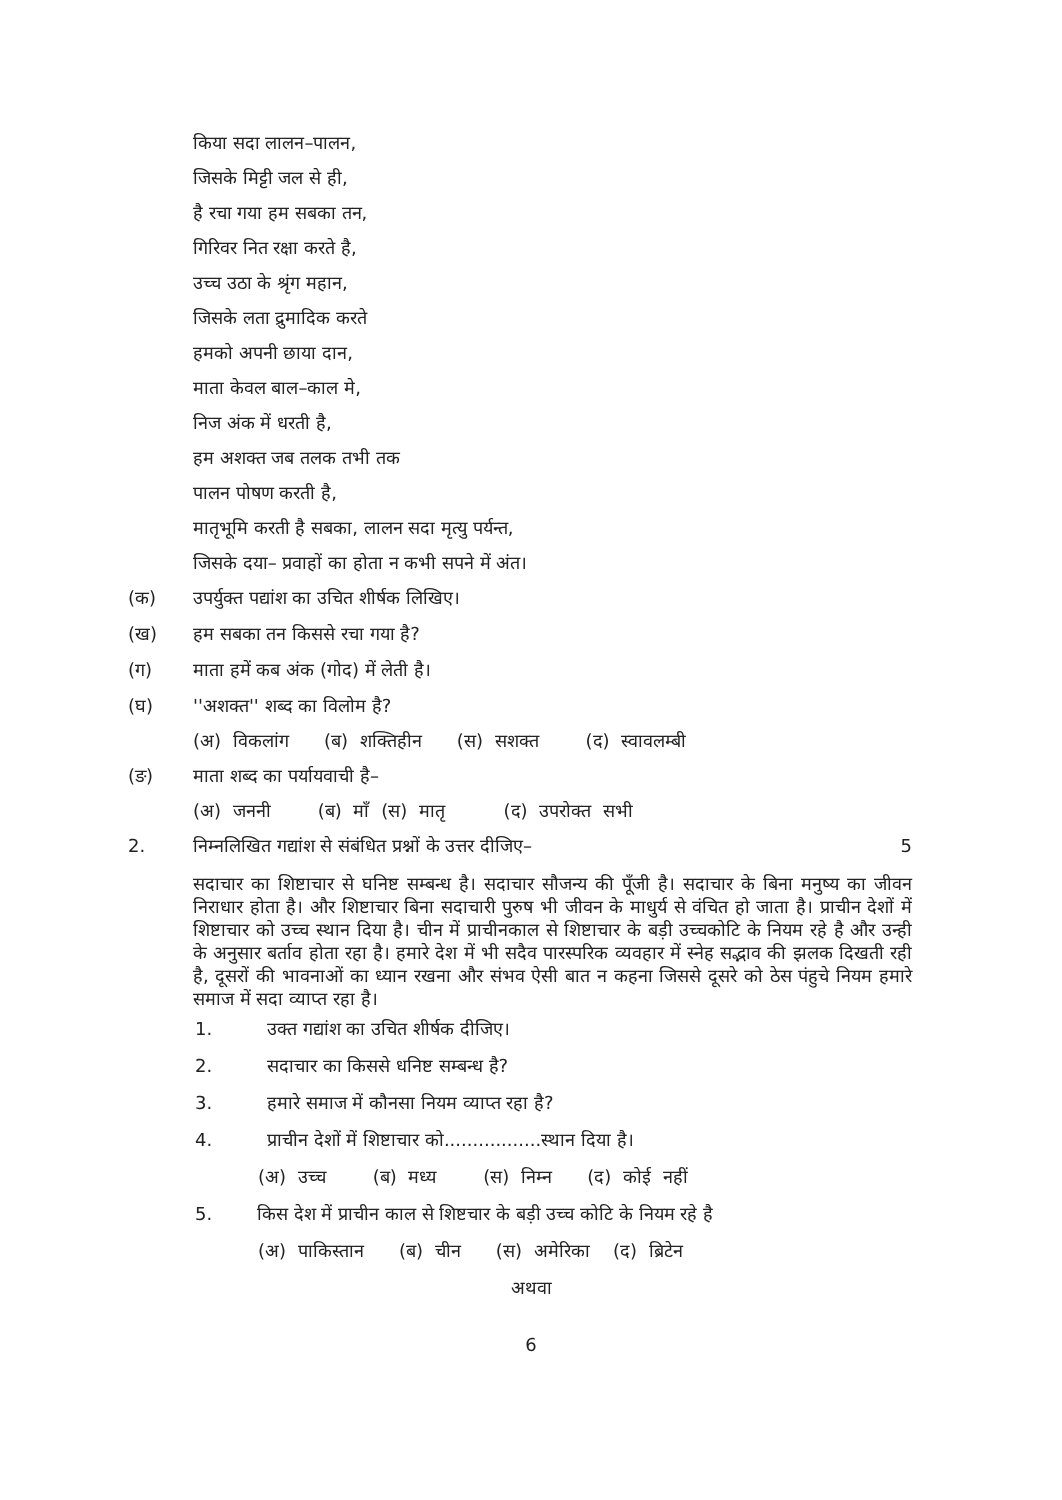किया सदा लालन–पालन,
जिसके मिट्टी जल से ही,
है रचा गया हम सबका तन,
गिरिवर नित रक्षा करते है,
उच्च उठा के श्रृंग महान,
जिसके लता द्रुमादिक करते
हमको अपनी छाया दान,
माता केवल बाल–काल मे,
निज अंक में धरती है,
हम अशक्त जब तलक तभी तक
पालन पोषण करती है,
मातृभूमि करती है सबका, लालन सदा मृत्यु पर्यन्त,
जिसके दया– प्रवाहों का होता न कभी सपने में अंत।
(क) उपर्युक्त पद्यांश का उचित शीर्षक लिखिए।
(ख) हम सबका तन किससे रचा गया है?
(ग) माता हमें कब अंक (गोद) में लेती है।
(घ) ''अशक्त'' शब्द का विलोम है?
(अ) विकलांग (ब) शक्तिहीन (स) सशक्त (द) स्वावलम्बी
(ङ) माता शब्द का पर्यायवाची है–
(अ) जननी (ब) माँ (स) मातृ (द) उपरोक्त सभी
2. निम्नलिखित गद्यांश से संबंधित प्रश्नों के उत्तर दीजिए– 5
सदाचार का शिष्टाचार से घनिष्ट सम्बन्ध है। सदाचार सौजन्य की पूँजी है। सदाचार के बिना मनुष्य का जीवन निराधार होता है। और शिष्टाचार बिना सदाचारी पुरुष भी जीवन के माधुर्य से वंचित हो जाता है। प्राचीन देशों में शिष्टाचार को उच्च स्थान दिया है। चीन में प्राचीनकाल से शिष्टाचार के बड़ी उच्चकोटि के नियम रहे है और उन्ही के अनुसार बर्ताव होता रहा है। हमारे देश में भी सदैव पारस्परिक व्यवहार में स्नेह सद्भाव की झलक दिखती रही है, दूसरों की भावनाओं का ध्यान रखना और संभव ऐसी बात न कहना जिससे दूसरे को ठेस पंहुचे नियम हमारे समाज में सदा व्याप्त रहा है।
1. उक्त गद्यांश का उचित शीर्षक दीजिए।
2. सदाचार का किससे धनिष्ट सम्बन्ध है?
3. हमारे समाज में कौनसा नियम व्याप्त रहा है?
4. प्राचीन देशों में शिष्टाचार को.................स्थान दिया है।
(अ) उच्च (ब) मध्य (स) निम्न (द) कोई नहीं
5. किस देश में प्राचीन काल से शिष्टचार के बड़ी उच्च कोटि के नियम रहे है
(अ) पाकिस्तान (ब) चीन (स) अमेरिका (द) ब्रिटेन
अथवा
6